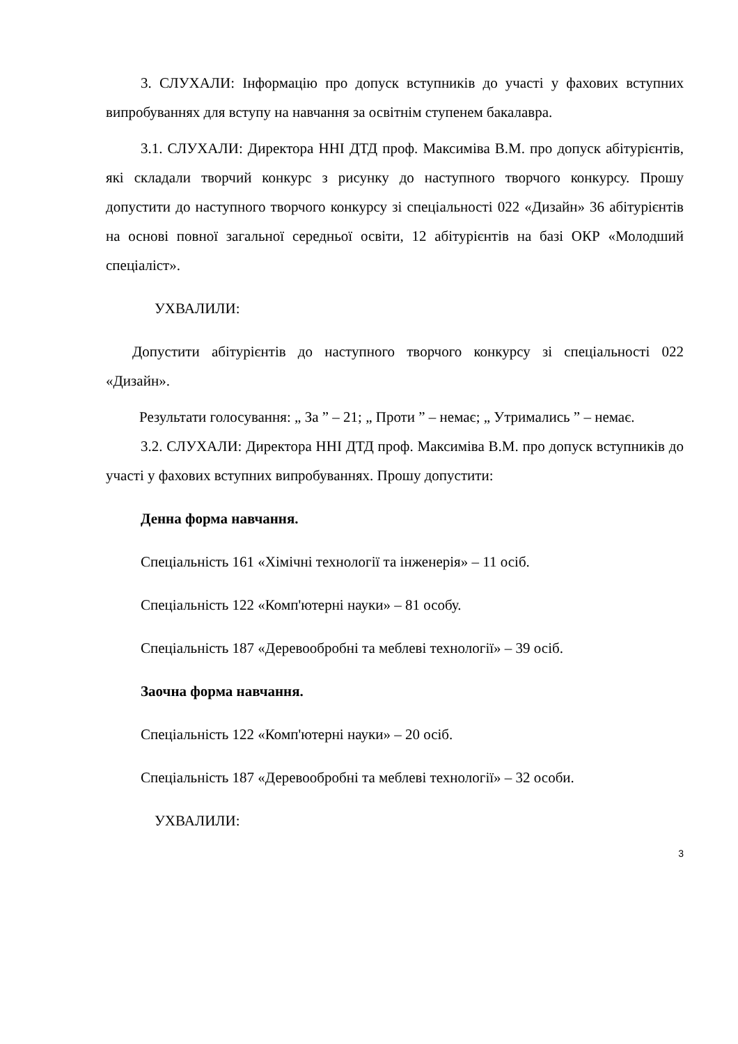3. СЛУХАЛИ: Інформацію про допуск вступників до участі у фахових вступних випробуваннях для вступу на навчання за освітнім ступенем бакалавра.
3.1. СЛУХАЛИ: Директора ННІ ДТД проф. Максиміва В.М. про допуск абітурієнтів, які складали творчий конкурс з рисунку до наступного творчого конкурсу. Прошу допустити до наступного творчого конкурсу зі спеціальності 022 «Дизайн» 36 абітурієнтів на основі повної загальної середньої освіти, 12 абітурієнтів на базі ОКР «Молодший спеціаліст».
УХВАЛИЛИ:
Допустити абітурієнтів до наступного творчого конкурсу зі спеціальності 022 «Дизайн».
Результати голосування: „ За ” – 21; „ Проти ” – немає; „ Утримались ” – немає.
3.2. СЛУХАЛИ: Директора ННІ ДТД проф. Максиміва В.М. про допуск вступників до участі у фахових вступних випробуваннях. Прошу допустити:
Денна форма навчання.
Спеціальність 161 «Хімічні технології та інженерія» – 11 осіб.
Спеціальність 122 «Комп'ютерні науки» – 81 особу.
Спеціальність 187 «Деревообробні та меблеві технології» – 39 осіб.
Заочна форма навчання.
Спеціальність 122 «Комп'ютерні науки» – 20 осіб.
Спеціальність 187 «Деревообробні та меблеві технології» – 32 особи.
УХВАЛИЛИ:
3